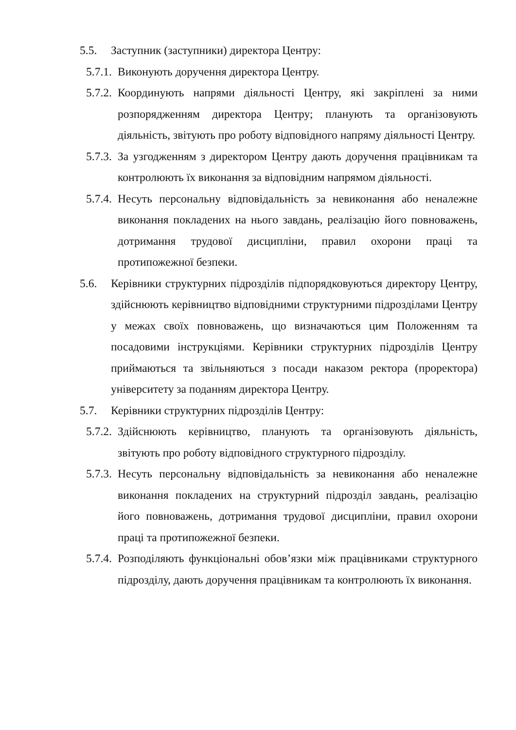5.5. Заступник (заступники) директора Центру:
5.7.1. Виконують доручення директора Центру.
5.7.2. Координують напрями діяльності Центру, які закріплені за ними розпорядженням директора Центру; планують та організовують діяльність, звітують про роботу відповідного напряму діяльності Центру.
5.7.3. За узгодженням з директором Центру дають доручення працівникам та контролюють їх виконання за відповідним напрямом діяльності.
5.7.4. Несуть персональну відповідальність за невиконання або неналежне виконання покладених на нього завдань, реалізацію його повноважень, дотримання трудової дисципліни, правил охорони праці та протипожежної безпеки.
5.6. Керівники структурних підрозділів підпорядковуються директору Центру, здійснюють керівництво відповідними структурними підрозділами Центру у межах своїх повноважень, що визначаються цим Положенням та посадовими інструкціями. Керівники структурних підрозділів Центру приймаються та звільняються з посади наказом ректора (проректора) університету за поданням директора Центру.
5.7. Керівники структурних підрозділів Центру:
5.7.2. Здійснюють керівництво, планують та організовують діяльність, звітують про роботу відповідного структурного підрозділу.
5.7.3. Несуть персональну відповідальність за невиконання або неналежне виконання покладених на структурний підрозділ завдань, реалізацію його повноважень, дотримання трудової дисципліни, правил охорони праці та протипожежної безпеки.
5.7.4. Розподіляють функціональні обов’язки між працівниками структурного підрозділу, дають доручення працівникам та контролюють їх виконання.